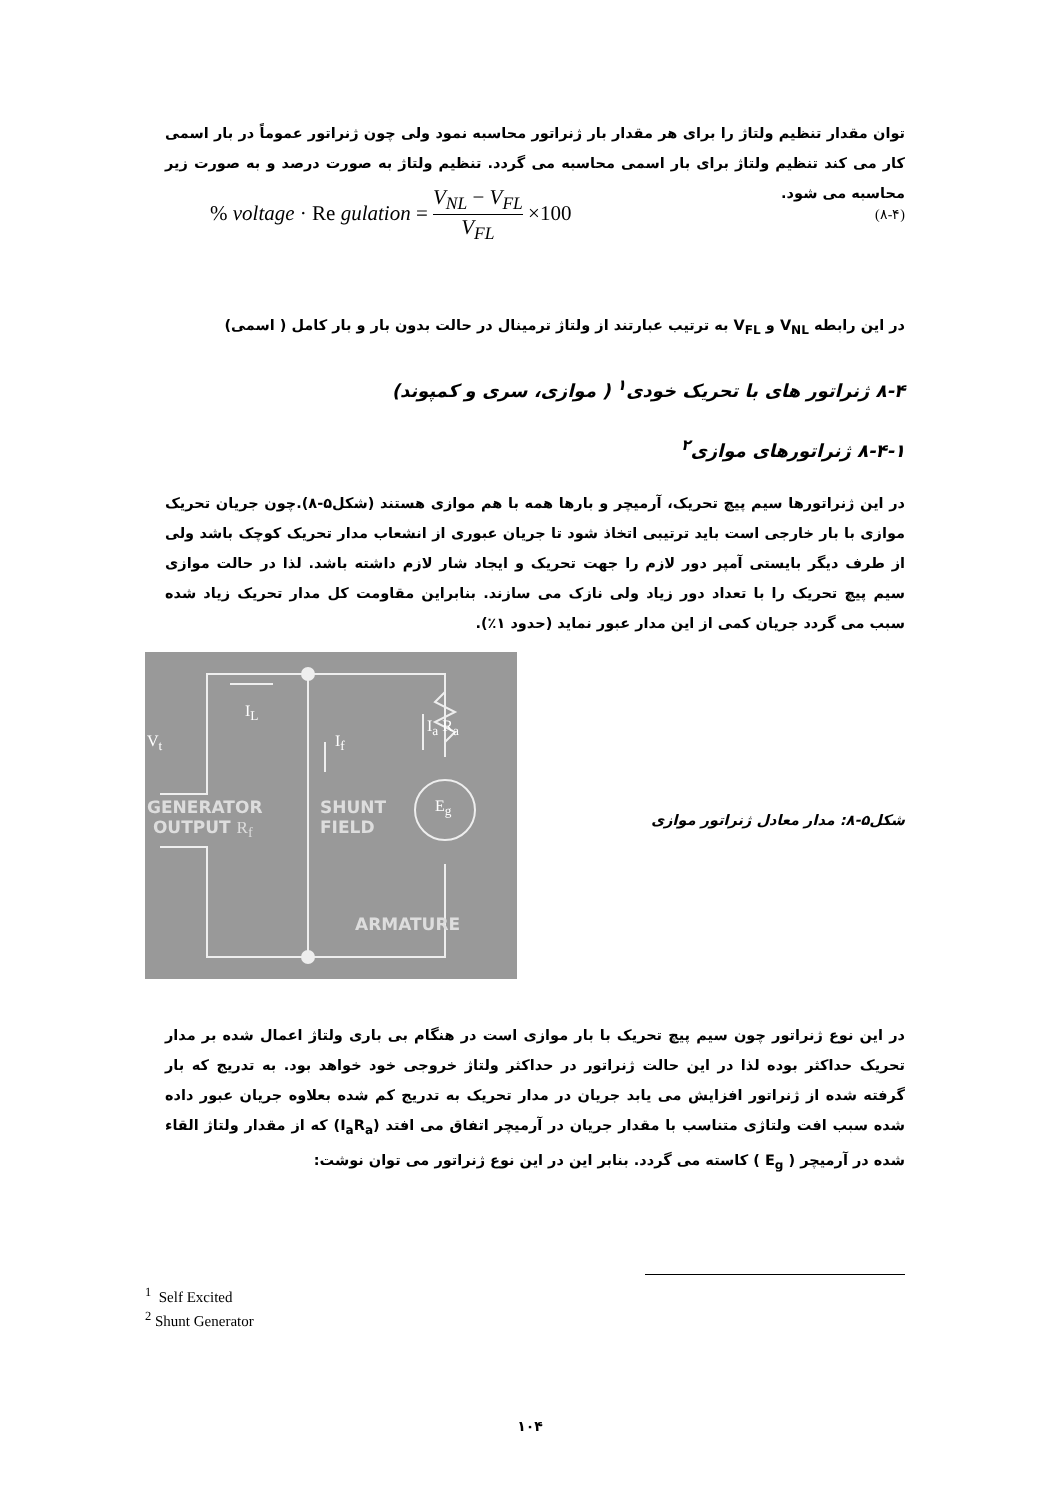توان مقدار تنظیم ولتاژ را برای هر مقدار بار ژنراتور محاسبه نمود ولی چون ژنراتور عموماً در بار اسمی کار می کند تنظیم ولتاژ برای بار اسمی محاسبه می گردد. تنظیم ولتاژ به صورت درصد و به صورت زیر محاسبه می شود.
% voltage · Re gulation = V<sub>NL</sub> − V<sub>FL</sub> V<sub>FL</sub> ×100 (۸-۴)
در این رابطه V<sub>NL</sub> و V<sub>FL</sub> به ترتیب عبارتند از ولتاژ ترمینال در حالت بدون بار و بار کامل ( اسمی)
۸-۴ ژنراتور های با تحریک خودی<sup>۱</sup> ( موازی، سری و کمپوند)
۸-۴-۱ ژنراتورهای موازی<sup>۲</sup>
در این ژنراتورها سیم پیچ تحریک، آرمیچر و بارها همه با هم موازی هستند (شکل۵-۸).چون جریان تحریک موازی با بار خارجی است باید ترتیبی اتخاذ شود تا جریان عبوری از انشعاب مدار تحریک کوچک باشد ولی از طرف دیگر بایستی آمپر دور لازم را جهت تحریک و ایجاد شار لازم داشته باشد. لذا در حالت موازی سیم پیچ تحریک را با تعداد دور زیاد ولی نازک می سازند. بنابراین مقاومت کل مدار تحریک زیاد شده سبب می گردد جریان کمی از این مدار عبور نماید (حدود ۱٪).
I<sub>L</sub>
I<sub>f</sub>
I<sub>a</sub> R<sub>a</sub>
V<sub>t</sub>
GENERATOR
OUTPUT R<sub>f</sub>
SHUNT
FIELD
E<sub>g</sub>
ARMATURE
شکل۵-۸: مدار معادل ژنراتور موازی
در این نوع ژنراتور چون سیم پیچ تحریک با بار موازی است در هنگام بی باری ولتاژ اعمال شده بر مدار تحریک حداکثر بوده لذا در این حالت ژنراتور در حداکثر ولتاژ خروجی خود خواهد بود. به تدریج که بار گرفته شده از ژنراتور افزایش می یابد جریان در مدار تحریک به تدریج کم شده بعلاوه جریان عبور داده شده سبب افت ولتاژی متناسب با مقدار جریان در آرمیچر اتفاق می افتد (I<sub>a</sub>R<sub>a</sub>) که از مقدار ولتاژ القاء شده در آرمیچر ( E<sub>g</sub> ) کاسته می گردد. بنابر این در این نوع ژنراتور می توان نوشت:
<sup>1</sup> Self Excited
<sup>2</sup> Shunt Generator
۱۰۴